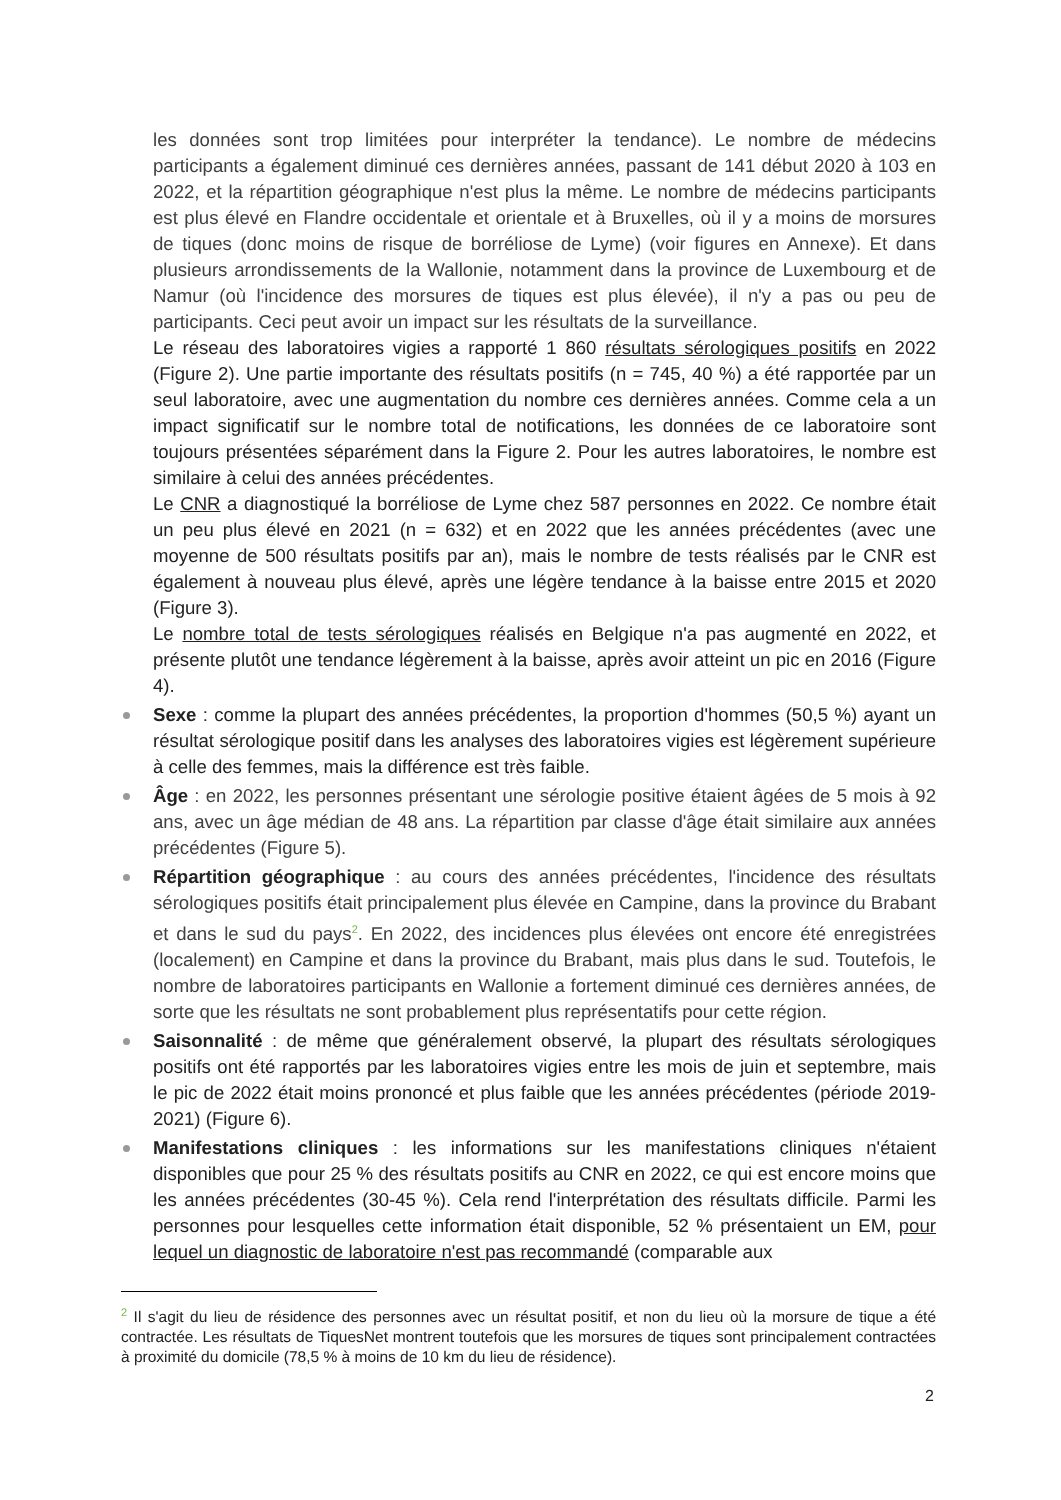les données sont trop limitées pour interpréter la tendance). Le nombre de médecins participants a également diminué ces dernières années, passant de 141 début 2020 à 103 en 2022, et la répartition géographique n'est plus la même. Le nombre de médecins participants est plus élevé en Flandre occidentale et orientale et à Bruxelles, où il y a moins de morsures de tiques (donc moins de risque de borréliose de Lyme) (voir figures en Annexe). Et dans plusieurs arrondissements de la Wallonie, notamment dans la province de Luxembourg et de Namur (où l'incidence des morsures de tiques est plus élevée), il n'y a pas ou peu de participants. Ceci peut avoir un impact sur les résultats de la surveillance.
Le réseau des laboratoires vigies a rapporté 1 860 résultats sérologiques positifs en 2022 (Figure 2). Une partie importante des résultats positifs (n = 745, 40 %) a été rapportée par un seul laboratoire, avec une augmentation du nombre ces dernières années. Comme cela a un impact significatif sur le nombre total de notifications, les données de ce laboratoire sont toujours présentées séparément dans la Figure 2. Pour les autres laboratoires, le nombre est similaire à celui des années précédentes.
Le CNR a diagnostiqué la borréliose de Lyme chez 587 personnes en 2022. Ce nombre était un peu plus élevé en 2021 (n = 632) et en 2022 que les années précédentes (avec une moyenne de 500 résultats positifs par an), mais le nombre de tests réalisés par le CNR est également à nouveau plus élevé, après une légère tendance à la baisse entre 2015 et 2020 (Figure 3).
Le nombre total de tests sérologiques réalisés en Belgique n'a pas augmenté en 2022, et présente plutôt une tendance légèrement à la baisse, après avoir atteint un pic en 2016 (Figure 4).
Sexe : comme la plupart des années précédentes, la proportion d'hommes (50,5 %) ayant un résultat sérologique positif dans les analyses des laboratoires vigies est légèrement supérieure à celle des femmes, mais la différence est très faible.
Âge : en 2022, les personnes présentant une sérologie positive étaient âgées de 5 mois à 92 ans, avec un âge médian de 48 ans. La répartition par classe d'âge était similaire aux années précédentes (Figure 5).
Répartition géographique : au cours des années précédentes, l'incidence des résultats sérologiques positifs était principalement plus élevée en Campine, dans la province du Brabant et dans le sud du pays<sup>2</sup>. En 2022, des incidences plus élevées ont encore été enregistrées (localement) en Campine et dans la province du Brabant, mais plus dans le sud. Toutefois, le nombre de laboratoires participants en Wallonie a fortement diminué ces dernières années, de sorte que les résultats ne sont probablement plus représentatifs pour cette région.
Saisonnalité : de même que généralement observé, la plupart des résultats sérologiques positifs ont été rapportés par les laboratoires vigies entre les mois de juin et septembre, mais le pic de 2022 était moins prononcé et plus faible que les années précédentes (période 2019-2021) (Figure 6).
Manifestations cliniques : les informations sur les manifestations cliniques n'étaient disponibles que pour 25 % des résultats positifs au CNR en 2022, ce qui est encore moins que les années précédentes (30-45 %). Cela rend l'interprétation des résultats difficile. Parmi les personnes pour lesquelles cette information était disponible, 52 % présentaient un EM, pour lequel un diagnostic de laboratoire n'est pas recommandé (comparable aux
<sup>2</sup> Il s'agit du lieu de résidence des personnes avec un résultat positif, et non du lieu où la morsure de tique a été contractée. Les résultats de TiquesNet montrent toutefois que les morsures de tiques sont principalement contractées à proximité du domicile (78,5 % à moins de 10 km du lieu de résidence).
2